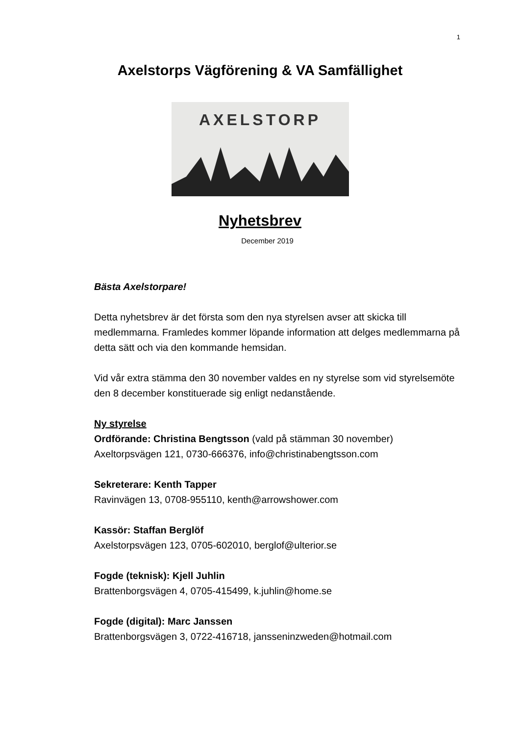1
Axelstorps Vägförening & VA Samfällighet
AXELSTORP
Nyhetsbrev
December 2019
Bästa Axelstorpare!
Detta nyhetsbrev är det första som den nya styrelsen avser att skicka till medlemmarna. Framledes kommer löpande information att delges medlemmarna på detta sätt och via den kommande hemsidan.
Vid vår extra stämma den 30 november valdes en ny styrelse som vid styrelsemöte den 8 december konstituerade sig enligt nedanstående.
Ny styrelse
Ordförande: Christina Bengtsson (vald på stämman 30 november)
Axeltorpsvägen 121, 0730-666376, info@christinabengtsson.com
Sekreterare: Kenth Tapper
Ravinvägen 13, 0708-955110, kenth@arrowshower.com
Kassör: Staffan Berglöf
Axelstorpsvägen 123, 0705-602010, berglof@ulterior.se
Fogde (teknisk): Kjell Juhlin
Brattenborgsvägen 4, 0705-415499, k.juhlin@home.se
Fogde (digital): Marc Janssen
Brattenborgsvägen 3, 0722-416718, jansseninzweden@hotmail.com